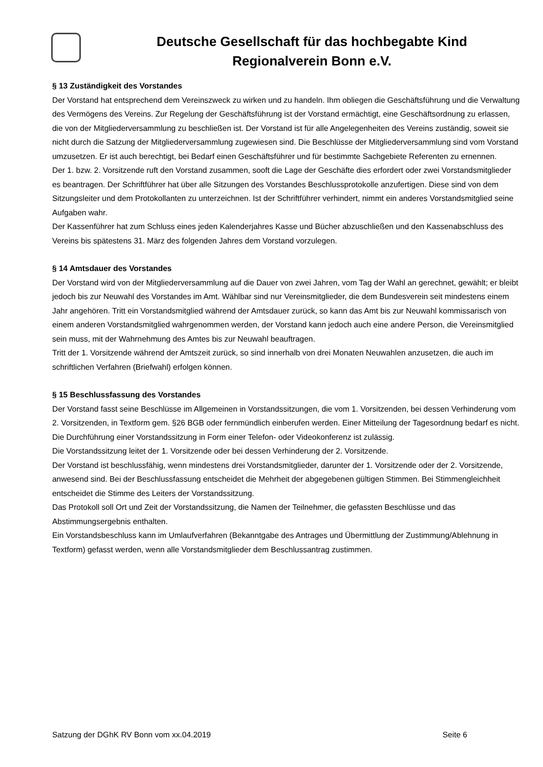Deutsche Gesellschaft für das hochbegabte Kind
Regionalverein Bonn e.V.
§ 13 Zuständigkeit des Vorstandes
Der Vorstand hat entsprechend dem Vereinszweck zu wirken und zu handeln. Ihm obliegen die Geschäftsführung und die Verwaltung des Vermögens des Vereins. Zur Regelung der Geschäftsführung ist der Vorstand ermächtigt, eine Geschäftsordnung zu erlassen, die von der Mitgliederversammlung zu beschließen ist. Der Vorstand ist für alle Angelegenheiten des Vereins zuständig, soweit sie nicht durch die Satzung der Mitgliederversammlung zugewiesen sind. Die Beschlüsse der Mitgliederversammlung sind vom Vorstand umzusetzen. Er ist auch berechtigt, bei Bedarf einen Geschäftsführer und für bestimmte Sachgebiete Referenten zu ernennen.
Der 1. bzw. 2. Vorsitzende ruft den Vorstand zusammen, sooft die Lage der Geschäfte dies erfordert oder zwei Vorstandsmitglieder es beantragen. Der Schriftführer hat über alle Sitzungen des Vorstandes Beschlussprotokolle anzufertigen. Diese sind von dem Sitzungsleiter und dem Protokollanten zu unterzeichnen. Ist der Schriftführer verhindert, nimmt ein anderes Vorstandsmitglied seine Aufgaben wahr.
Der Kassenführer hat zum Schluss eines jeden Kalenderjahres Kasse und Bücher abzuschließen und den Kassenabschluss des Vereins bis spätestens 31. März des folgenden Jahres dem Vorstand vorzulegen.
§ 14 Amtsdauer des Vorstandes
Der Vorstand wird von der Mitgliederversammlung auf die Dauer von zwei Jahren, vom Tag der Wahl an gerechnet, gewählt; er bleibt jedoch bis zur Neuwahl des Vorstandes im Amt. Wählbar sind nur Vereinsmitglieder, die dem Bundesverein seit mindestens einem Jahr angehören. Tritt ein Vorstandsmitglied während der Amtsdauer zurück, so kann das Amt bis zur Neuwahl kommissarisch von einem anderen Vorstandsmitglied wahrgenommen werden, der Vorstand kann jedoch auch eine andere Person, die Vereinsmitglied sein muss, mit der Wahrnehmung des Amtes bis zur Neuwahl beauftragen.
Tritt der 1. Vorsitzende während der Amtszeit zurück, so sind innerhalb von drei Monaten Neuwahlen anzusetzen, die auch im schriftlichen Verfahren (Briefwahl) erfolgen können.
§ 15 Beschlussfassung des Vorstandes
Der Vorstand fasst seine Beschlüsse im Allgemeinen in Vorstandssitzungen, die vom 1. Vorsitzenden, bei dessen Verhinderung vom 2. Vorsitzenden, in Textform gem. §26 BGB oder fernmündlich einberufen werden. Einer Mitteilung der Tagesordnung bedarf es nicht.
Die Durchführung einer Vorstandssitzung in Form einer Telefon- oder Videokonferenz ist zulässig.
Die Vorstandssitzung leitet der 1. Vorsitzende oder bei dessen Verhinderung der 2. Vorsitzende.
Der Vorstand ist beschlussfähig, wenn mindestens drei Vorstandsmitglieder, darunter der 1. Vorsitzende oder der 2. Vorsitzende, anwesend sind. Bei der Beschlussfassung entscheidet die Mehrheit der abgegebenen gültigen Stimmen. Bei Stimmengleichheit entscheidet die Stimme des Leiters der Vorstandssitzung.
Das Protokoll soll Ort und Zeit der Vorstandssitzung, die Namen der Teilnehmer, die gefassten Beschlüsse und das Abstimmungsergebnis enthalten.
Ein Vorstandsbeschluss kann im Umlaufverfahren (Bekanntgabe des Antrages und Übermittlung der Zustimmung/Ablehnung in Textform) gefasst werden, wenn alle Vorstandsmitglieder dem Beschlussantrag zustimmen.
Satzung der DGhK RV Bonn vom xx.04.2019 Seite 6